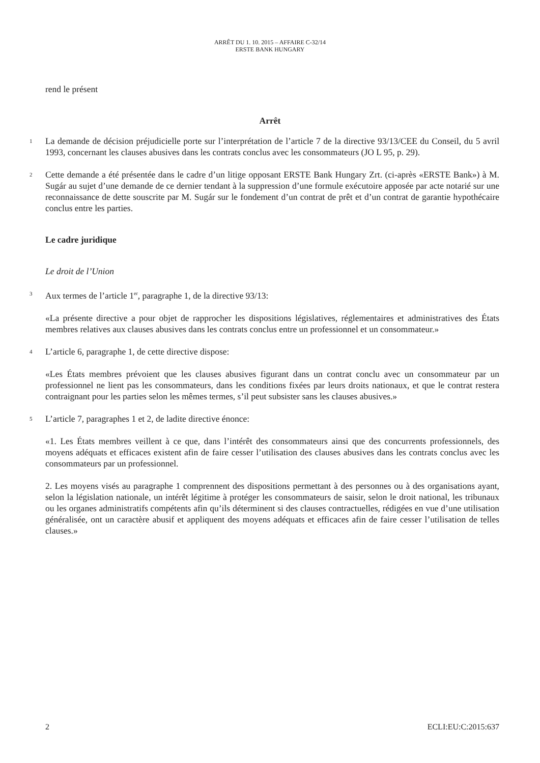ARRÊT DU 1. 10. 2015 – AFFAIRE C-32/14
ERSTE BANK HUNGARY
rend le présent
Arrêt
1
La demande de décision préjudicielle porte sur l’interprétation de l’article 7 de la directive 93/13/CEE du Conseil, du 5 avril 1993, concernant les clauses abusives dans les contrats conclus avec les consommateurs (JO L 95, p. 29).
2
Cette demande a été présentée dans le cadre d’un litige opposant ERSTE Bank Hungary Zrt. (ci-après «ERSTE Bank») à M. Sugár au sujet d’une demande de ce dernier tendant à la suppression d’une formule exécutoire apposée par acte notarié sur une reconnaissance de dette souscrite par M. Sugár sur le fondement d’un contrat de prêt et d’un contrat de garantie hypothécaire conclus entre les parties.
Le cadre juridique
Le droit de l’Union
3
Aux termes de l’article 1<sup>er</sup>, paragraphe 1, de la directive 93/13:
«La présente directive a pour objet de rapprocher les dispositions législatives, réglementaires et administratives des États membres relatives aux clauses abusives dans les contrats conclus entre un professionnel et un consommateur.»
4
L’article 6, paragraphe 1, de cette directive dispose:
«Les États membres prévoient que les clauses abusives figurant dans un contrat conclu avec un consommateur par un professionnel ne lient pas les consommateurs, dans les conditions fixées par leurs droits nationaux, et que le contrat restera contraignant pour les parties selon les mêmes termes, s’il peut subsister sans les clauses abusives.»
5
L’article 7, paragraphes 1 et 2, de ladite directive énonce:
«1. Les États membres veillent à ce que, dans l’intérêt des consommateurs ainsi que des concurrents professionnels, des moyens adéquats et efficaces existent afin de faire cesser l’utilisation des clauses abusives dans les contrats conclus avec les consommateurs par un professionnel.
2. Les moyens visés au paragraphe 1 comprennent des dispositions permettant à des personnes ou à des organisations ayant, selon la législation nationale, un intérêt légitime à protéger les consommateurs de saisir, selon le droit national, les tribunaux ou les organes administratifs compétents afin qu’ils déterminent si des clauses contractuelles, rédigées en vue d’une utilisation généralisée, ont un caractère abusif et appliquent des moyens adéquats et efficaces afin de faire cesser l’utilisation de telles clauses.»
2 ECLI:EU:C:2015:637